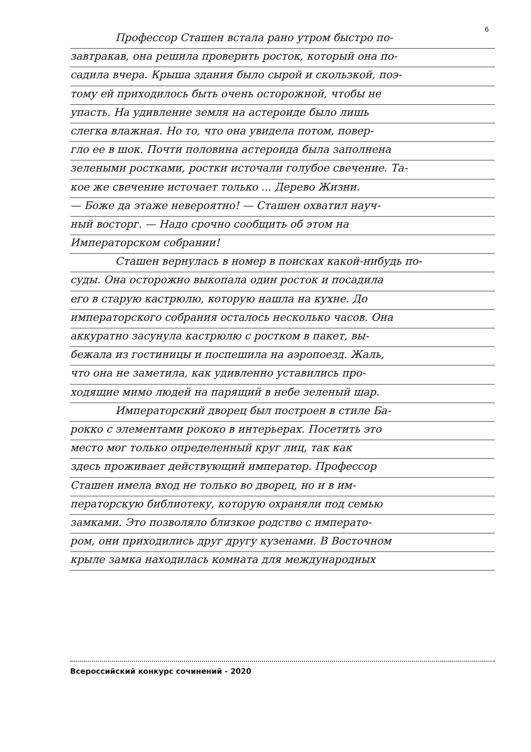6
Профессор Сташен встала рано утром быстро по-
завтракав, она решила проверить росток, который она по-
садила вчера. Крыша здания было сырой и скользкой, поэ-
тому ей приходилось быть очень осторожной, чтобы не
упасть. На удивление земля на астероиде было лишь
слегка влажная. Но то, что она увидела потом, повер-
гло ее в шок. Почти половина астероида была заполнена
зелеными ростками, ростки источали голубое свечение. Та-
кое же свечение источает только ... Дерево Жизни.
— Боже да этаже невероятно! — Сташен охватил науч-
ный восторг. — Надо срочно сообщить об этом на
Императорском собрании!
Сташен вернулась в номер в поисках какой-нибудь по-
суды. Она осторожно выкопала один росток и посадила
его в старую кастрюлю, которую нашла на кухне. До
императорского собрания осталось несколько часов. Она
аккуратно засунула кастрюлю с ростком в пакет, вы-
бежала из гостиницы и поспешила на аэропоезд. Жаль,
что она не заметила, как удивленно уставились про-
ходящие мимо людей на парящий в небе зеленый шар.
Императорский дворец был построен в стиле Ба-
рокко с элементами рококо в интерьерах. Посетить это
место мог только определенный круг лиц, так как
здесь проживает действующий император. Профессор
Сташен имела вход не только во дворец, но и в им-
ператорскую библиотеку, которую охраняли под семью
замками. Это позволяло близкое родство с императо-
ром, они приходились друг другу кузенами. В Восточном
крыле замка находилась комната для международных
Всероссийский конкурс сочинений - 2020